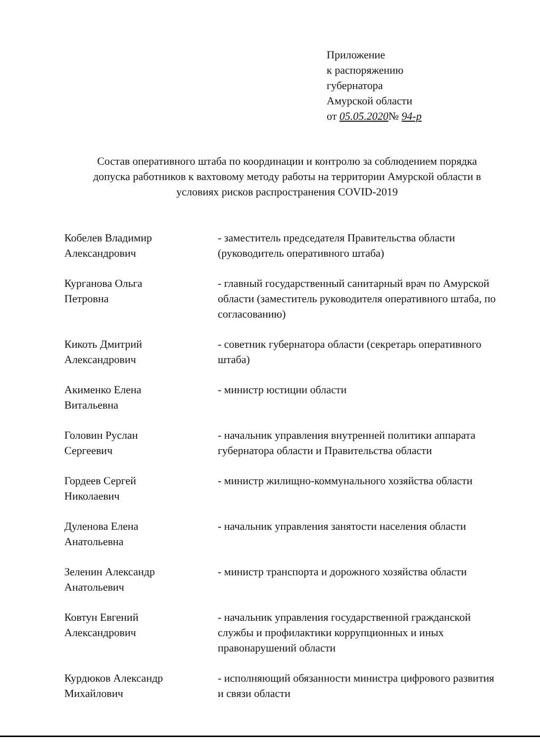Приложение
к распоряжению
губернатора
Амурской области
от 05.05.2020№ 94-р
Состав оперативного штаба по координации и контролю за соблюдением порядка допуска работников к вахтовому методу работы на территории Амурской области в условиях рисков распространения COVID-2019
Кобелев Владимир
Александрович
- заместитель председателя Правительства области (руководитель оперативного штаба)
Курганова Ольга
Петровна
- главный государственный санитарный врач по Амурской области (заместитель руководителя оперативного штаба, по согласованию)
Кикоть Дмитрий
Александрович
- советник губернатора области (секретарь оперативного штаба)
Акименко Елена
Витальевна
- министр юстиции области
Головин Руслан
Сергеевич
- начальник управления внутренней политики аппарата губернатора области и Правительства области
Гордеев Сергей
Николаевич
- министр жилищно-коммунального хозяйства области
Дуленова Елена
Анатольевна
- начальник управления занятости населения области
Зеленин Александр
Анатольевич
- министр транспорта и дорожного хозяйства области
Ковтун Евгений
Александрович
- начальник управления государственной гражданской службы и профилактики коррупционных и иных правонарушений области
Курдюков Александр
Михайлович
- исполняющий обязанности министра цифрового развития и связи области